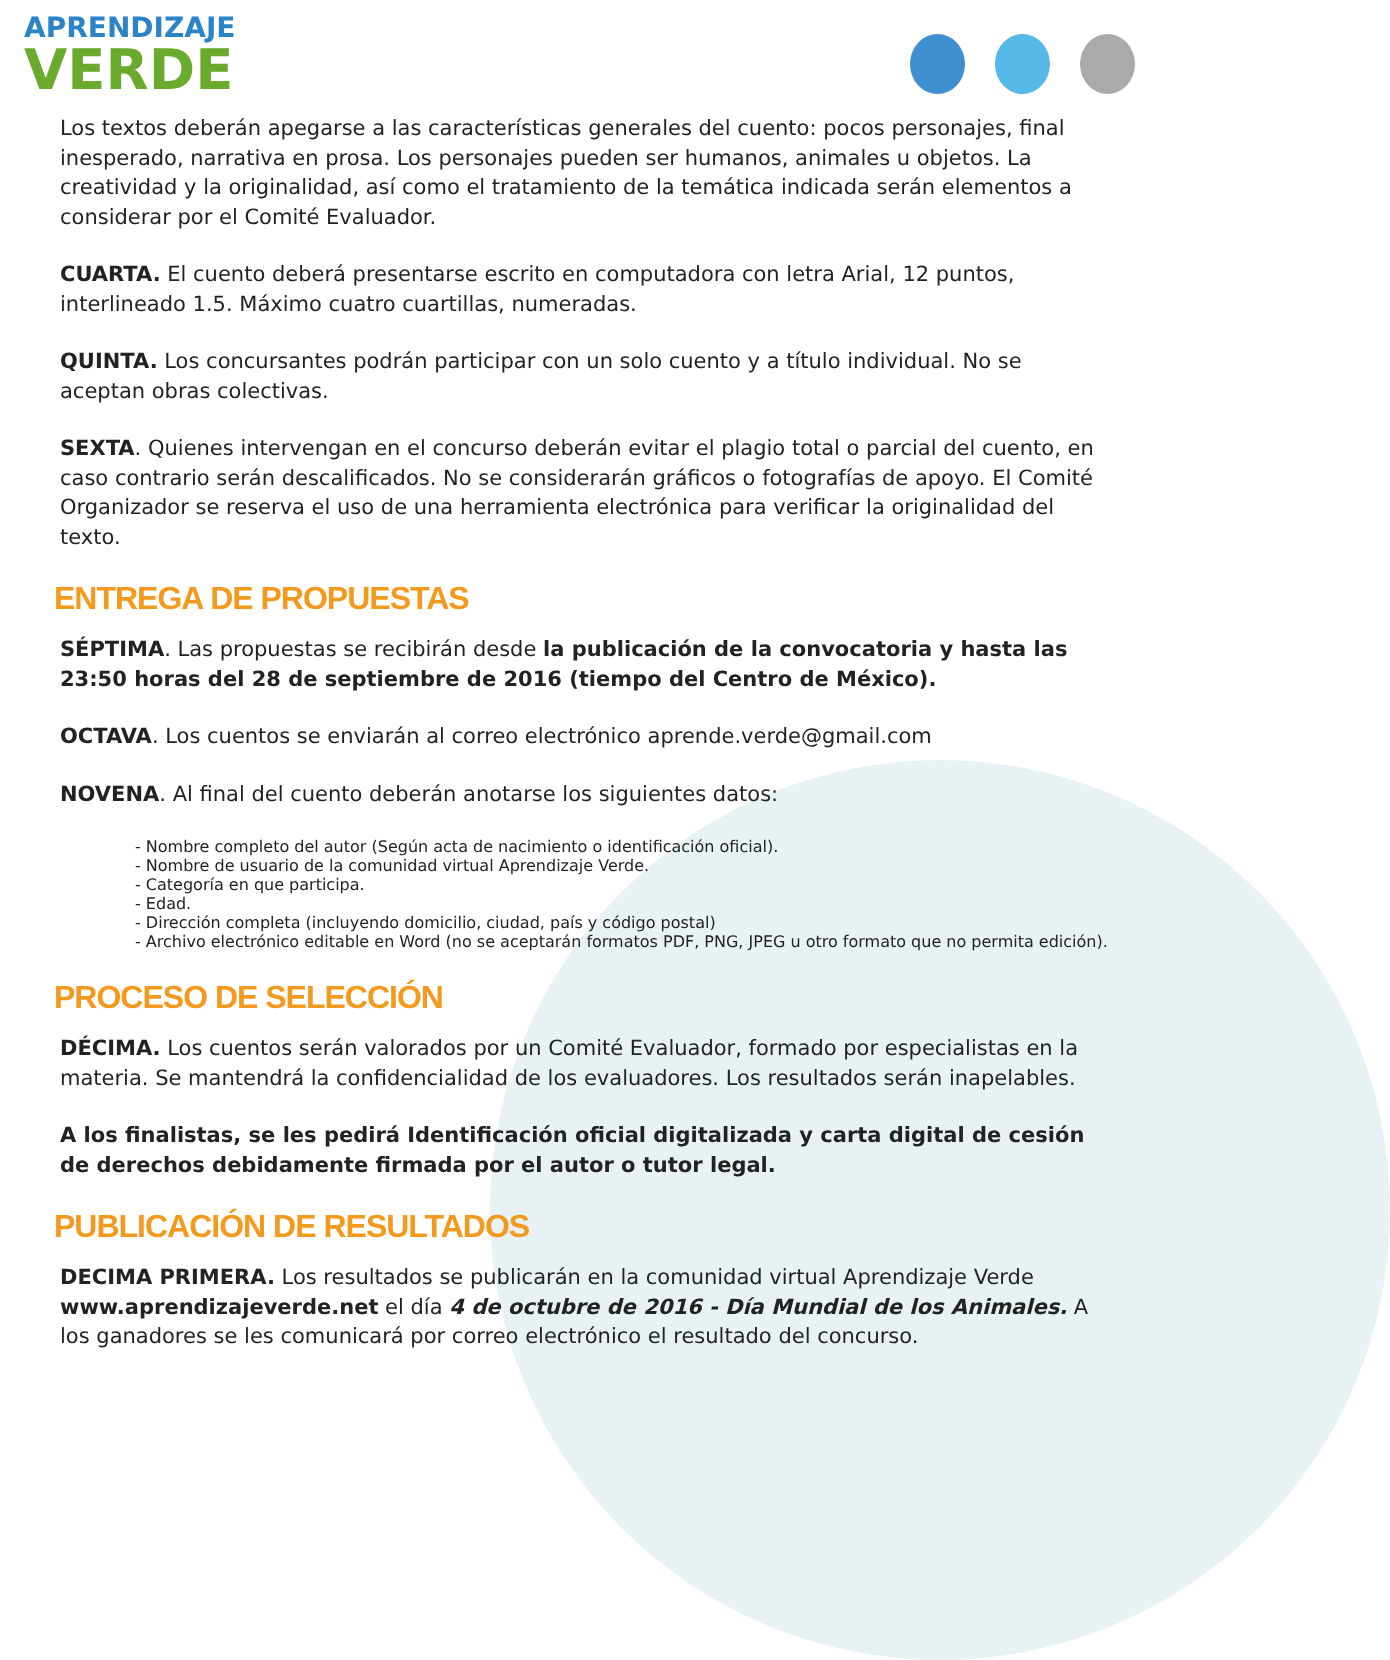APRENDIZAJE
VERDE
Los textos deberán apegarse a las características generales del cuento: pocos personajes, final inesperado, narrativa en prosa. Los personajes pueden ser humanos, animales u objetos. La creatividad y la originalidad, así como el tratamiento de la temática indicada serán elementos a considerar por el Comité Evaluador.
CUARTA. El cuento deberá presentarse escrito en computadora con letra Arial, 12 puntos, interlineado 1.5. Máximo cuatro cuartillas, numeradas.
QUINTA. Los concursantes podrán participar con un solo cuento y a título individual. No se aceptan obras colectivas.
SEXTA. Quienes intervengan en el concurso deberán evitar el plagio total o parcial del cuento, en caso contrario serán descalificados. No se considerarán gráficos o fotografías de apoyo. El Comité Organizador se reserva el uso de una herramienta electrónica para verificar la originalidad del texto.
ENTREGA DE PROPUESTAS
SÉPTIMA. Las propuestas se recibirán desde la publicación de la convocatoria y hasta las 23:50 horas del 28 de septiembre de 2016 (tiempo del Centro de México).
OCTAVA. Los cuentos se enviarán al correo electrónico aprende.verde@gmail.com
NOVENA. Al final del cuento deberán anotarse los siguientes datos:
- Nombre completo del autor (Según acta de nacimiento o identificación oficial).
- Nombre de usuario de la comunidad virtual Aprendizaje Verde.
- Categoría en que participa.
- Edad.
- Dirección completa (incluyendo domicilio, ciudad, país y código postal)
- Archivo electrónico editable en Word (no se aceptarán formatos PDF, PNG, JPEG u otro formato que no permita edición).
PROCESO DE SELECCIÓN
DÉCIMA. Los cuentos serán valorados por un Comité Evaluador, formado por especialistas en la materia. Se mantendrá la confidencialidad de los evaluadores. Los resultados serán inapelables.
A los finalistas, se les pedirá Identificación oficial digitalizada y carta digital de cesión de derechos debidamente firmada por el autor o tutor legal.
PUBLICACIÓN DE RESULTADOS
DECIMA PRIMERA. Los resultados se publicarán en la comunidad virtual Aprendizaje Verde www.aprendizajeverde.net el día 4 de octubre de 2016 - Día Mundial de los Animales. A los ganadores se les comunicará por correo electrónico el resultado del concurso.